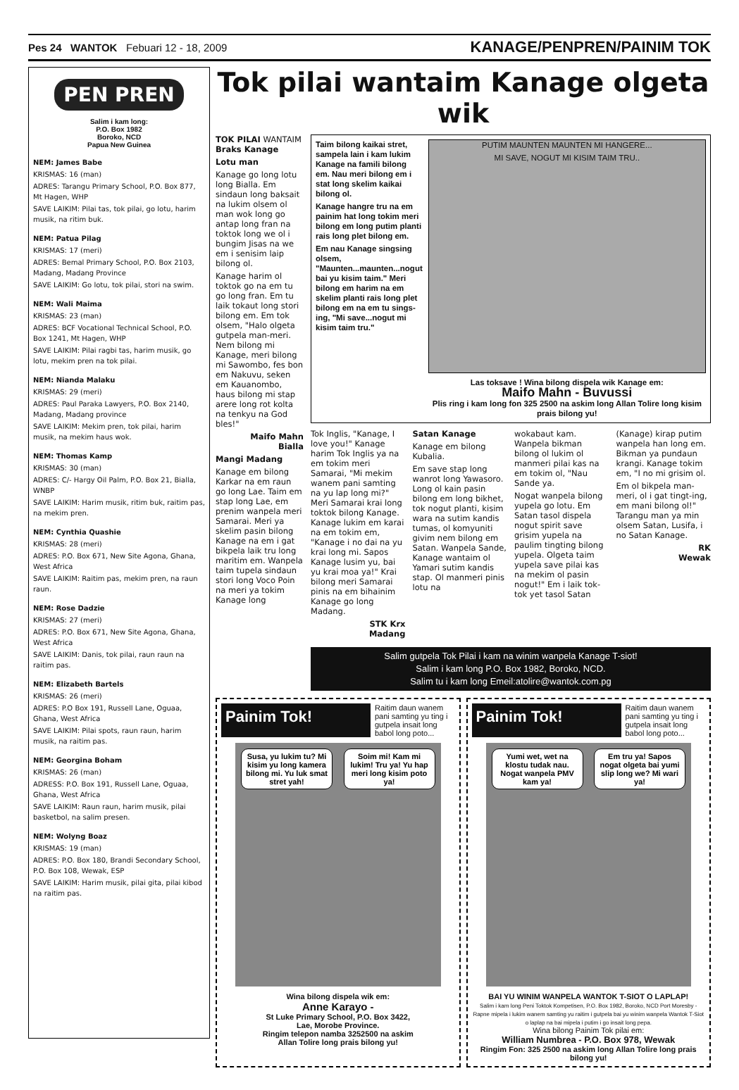Pes 24 WANTOK Febuari 12 - 18, 2009 KANAGE/PENPREN/PAINIM TOK
PEN PREN
Salim i kam long:
P.O. Box 1982
Boroko, NCD
Papua New Guinea
NEM: James Babe
KRISMAS: 16 (man)
ADRES: Tarangu Primary School, P.O. Box 877, Mt Hagen, WHP
SAVE LAIKIM: Pilai tas, tok pilai, go lotu, harim musik, na ritim buk.
NEM: Patua Pilag
KRISMAS: 17 (meri)
ADRES: Bemal Primary School, P.O. Box 2103, Madang, Madang Province
SAVE LAIKIM: Go lotu, tok pilai, stori na swim.
NEM: Wali Maima
KRISMAS: 23 (man)
ADRES: BCF Vocational Technical School, P.O. Box 1241, Mt Hagen, WHP
SAVE LAIKIM: Pilai ragbi tas, harim musik, go lotu, mekim pren na tok pilai.
NEM: Nianda Malaku
KRISMAS: 29 (meri)
ADRES: Paul Paraka Lawyers, P.O. Box 2140, Madang, Madang province
SAVE LAIKIM: Mekim pren, tok pilai, harim musik, na mekim haus wok.
NEM: Thomas Kamp
KRISMAS: 30 (man)
ADRES: C/- Hargy Oil Palm, P.O. Box 21, Bialla, WNBP
SAVE LAIKIM: Harim musik, ritim buk, raitim pas, na mekim pren.
NEM: Cynthia Quashie
KRISMAS: 28 (meri)
ADRES: P.O. Box 671, New Site Agona, Ghana, West Africa
SAVE LAIKIM: Raitim pas, mekim pren, na raun raun.
NEM: Rose Dadzie
KRISMAS: 27 (meri)
ADRES: P.O. Box 671, New Site Agona, Ghana, West Africa
SAVE LAIKIM: Danis, tok pilai, raun raun na raitim pas.
NEM: Elizabeth Bartels
KRISMAS: 26 (meri)
ADRES: P.O Box 191, Russell Lane, Oguaa, Ghana, West Africa
SAVE LAIKIM: Pilai spots, raun raun, harim musik, na raitim pas.
NEM: Georgina Boham
KRISMAS: 26 (man)
ADRESS: P.O. Box 191, Russell Lane, Oguaa, Ghana, West Africa
SAVE LAIKIM: Raun raun, harim musik, pilai basketbol, na salim presen.
NEM: Wolyng Boaz
KRISMAS: 19 (man)
ADRES: P.O. Box 180, Brandi Secondary School, P.O. Box 108, Wewak, ESP
SAVE LAIKIM: Harim musik, pilai gita, pilai kibod na raitim pas.
Tok pilai wantaim Kanage olgeta wik
TOK PILAI WANTAIM Braks Kanage
Lotu man
Kanage go long lotu long Bialla. Em sindaun long baksait na lukim olsem ol man wok long go antap long fran na toktok long we ol i bungim Jisas na we em i senisim laip bilong ol.
Kanage harim ol toktok go na em tu go long fran. Em tu laik tokaut long stori bilong em. Em tok olsem, "Halo olgeta gutpela man-meri. Nem bilong mi Kanage, meri bilong mi Sawombo, fes bon em Nakuvu, seken em Kauanombo, haus bilong mi stap arere long rot kolta na tenkyu na God bles!"
Maifo Mahn
Bialla
Mangi Madang
Kanage em bilong Karkar na em raun go long Lae. Taim em stap long Lae, em prenim wanpela meri Samarai. Meri ya skelim pasin bilong Kanage na em i gat bikpela laik tru long maritim em. Wanpela taim tupela sindaun stori long Voco Poin na meri ya tokim Kanage long
Taim bilong kaikai stret, sampela lain i kam lukim Kanage na famili bilong em. Nau meri bilong em i stat long skelim kaikai bilong ol.
Kanage hangre tru na em painim hat long tokim meri bilong em long putim planti rais long plet bilong em.
Em nau Kanage singsing olsem, "Maunten...maunten...nogut bai yu kisim taim." Meri bilong em harim na em skelim planti rais long plet bilong em na em tu sings-ing, "Mi save...nogut mi kisim taim tru."
PUTIM MAUNTEN MAUNTEN MI HANGERE...
MI SAVE, NOGUT MI KISIM TAIM TRU..
Las toksave ! Wina bilong dispela wik Kanage em:
Maifo Mahn - Buvussi
Plis ring i kam long fon 325 2500 na askim long Allan Tolire long kisim prais bilong yu!
Tok Inglis, "Kanage, I love you!" Kanage harim Tok Inglis ya na em tokim meri Samarai, "Mi mekim wanem pani samting na yu lap long mi?" Meri Samarai krai long toktok bilong Kanage. Kanage lukim em karai na em tokim em, "Kanage i no dai na yu krai long mi. Sapos Kanage lusim yu, bai yu krai moa ya!" Krai bilong meri Samarai pinis na em bihainim Kanage go long Madang.
STK Krx
Madang
Satan Kanage
Kanage em bilong Kubalia.
Em save stap long wanrot long Yawasoro. Long ol kain pasin bilong em long bikhet, tok nogut planti, kisim wara na sutim kandis tumas, ol komyuniti givim nem bilong em Satan. Wanpela Sande, Kanage wantaim ol Yamari sutim kandis stap. Ol manmeri pinis lotu na
wokabaut kam. Wanpela bikman bilong ol lukim ol manmeri pilai kas na em tokim ol, "Nau Sande ya.
Nogat wanpela bilong yupela go lotu. Em Satan tasol dispela nogut spirit save grisim yupela na paulim tingting bilong yupela. Olgeta taim yupela save pilai kas na mekim ol pasin nogut!" Em i laik tok-tok yet tasol Satan
(Kanage) kirap putim wanpela han long em. Bikman ya pundaun krangi. Kanage tokim em, "I no mi grisim ol.
Em ol bikpela man-meri, ol i gat tingt-ing, em mani bilong ol!" Tarangu man ya min olsem Satan, Lusifa, i no Satan Kanage.
RK
Wewak
Salim gutpela Tok Pilai i kam na winim wanpela Kanage T-siot!
Salim i kam long P.O. Box 1982, Boroko, NCD.
Salim tu i kam long Emeil:atolire@wantok.com.pg
Painim Tok! Raitim daun wanem pani samting yu ting i gutpela insait long babol long poto...
Susa, yu lukim tu? Mi kisim yu long kamera bilong mi. Yu luk smat stret yah! Soim mi! Kam mi lukim! Tru ya! Yu hap meri long kisim poto ya!
Wina bilong dispela wik em:
Anne Karayo -
St Luke Primary School, P.O. Box 3422,
Lae, Morobe Province.
Ringim telepon namba 3252500 na askim
Allan Tolire long prais bilong yu!
Painim Tok! Raitim daun wanem pani samting yu ting i gutpela insait long babol long poto...
Yumi wet, wet na klostu tudak nau. Nogat wanpela PMV kam ya! Em tru ya! Sapos nogat olgeta bai yumi slip long we? Mi wari ya!
BAI YU WINIM WANPELA WANTOK T-SIOT O LAPLAP!
Salim i kam long Peni Toktok Kompetisen, P.O. Box 1982, Boroko, NCD Port Moresby - Rapne mipela i lukim wanem samting yu raitim i gutpela bai yu winim wanpela Wantok T-Siot o laplap na bai mipela i putim i go insait long pepa.
Wina bilong Painim Tok pilai em:
William Numbrea - P.O. Box 978, Wewak
Ringim Fon: 325 2500 na askim long Allan Tolire long prais bilong yu!